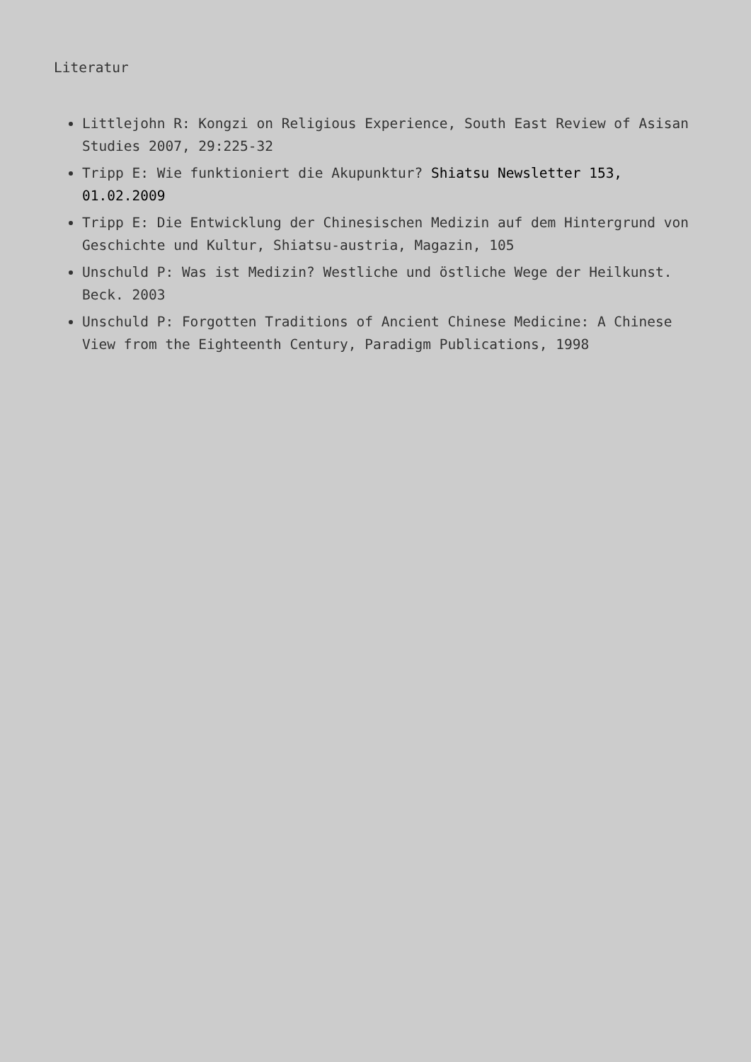Literatur
Littlejohn R: Kongzi on Religious Experience, South East Review of Asisan Studies 2007, 29:225-32
Tripp E: Wie funktioniert die Akupunktur? Shiatsu Newsletter 153, 01.02.2009
Tripp E: Die Entwicklung der Chinesischen Medizin auf dem Hintergrund von Geschichte und Kultur, Shiatsu-austria, Magazin, 105
Unschuld P: Was ist Medizin? Westliche und östliche Wege der Heilkunst. Beck. 2003
Unschuld P: Forgotten Traditions of Ancient Chinese Medicine: A Chinese View from the Eighteenth Century, Paradigm Publications, 1998